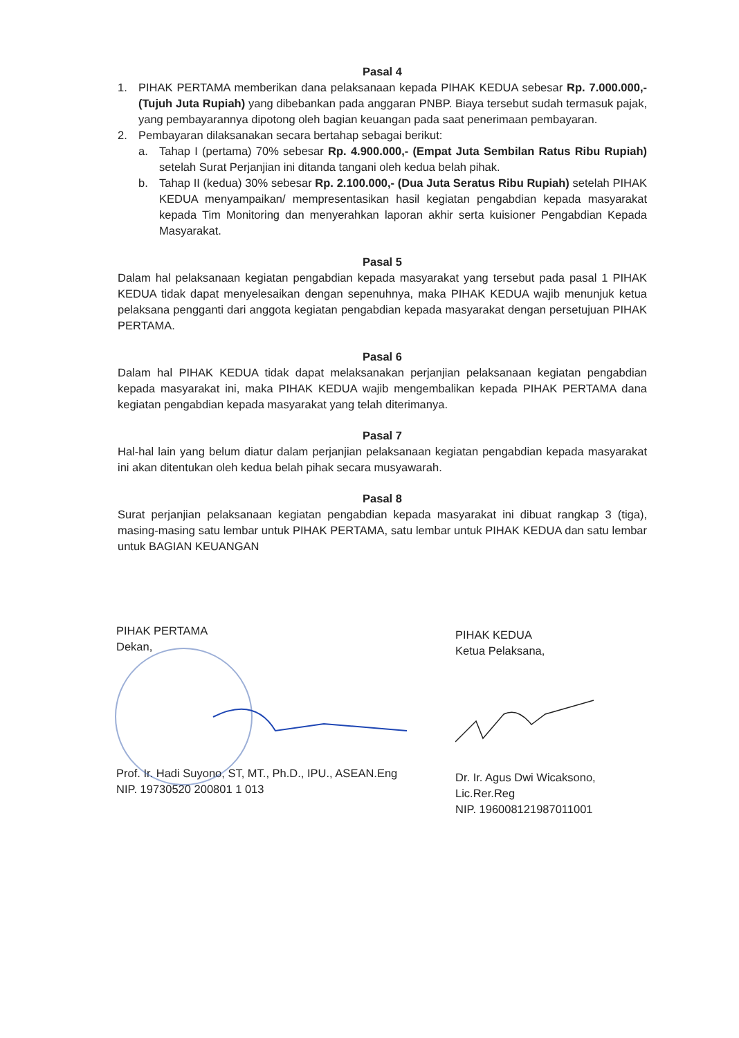Pasal 4
1. PIHAK PERTAMA memberikan dana pelaksanaan kepada PIHAK KEDUA sebesar Rp. 7.000.000,- (Tujuh Juta Rupiah) yang dibebankan pada anggaran PNBP. Biaya tersebut sudah termasuk pajak, yang pembayarannya dipotong oleh bagian keuangan pada saat penerimaan pembayaran.
2. Pembayaran dilaksanakan secara bertahap sebagai berikut:
a. Tahap I (pertama) 70% sebesar Rp. 4.900.000,- (Empat Juta Sembilan Ratus Ribu Rupiah) setelah Surat Perjanjian ini ditanda tangani oleh kedua belah pihak.
b. Tahap II (kedua) 30% sebesar Rp. 2.100.000,- (Dua Juta Seratus Ribu Rupiah) setelah PIHAK KEDUA menyampaikan/ mempresentasikan hasil kegiatan pengabdian kepada masyarakat kepada Tim Monitoring dan menyerahkan laporan akhir serta kuisioner Pengabdian Kepada Masyarakat.
Pasal 5
Dalam hal pelaksanaan kegiatan pengabdian kepada masyarakat yang tersebut pada pasal 1 PIHAK KEDUA tidak dapat menyelesaikan dengan sepenuhnya, maka PIHAK KEDUA wajib menunjuk ketua pelaksana pengganti dari anggota kegiatan pengabdian kepada masyarakat dengan persetujuan PIHAK PERTAMA.
Pasal 6
Dalam hal PIHAK KEDUA tidak dapat melaksanakan perjanjian pelaksanaan kegiatan pengabdian kepada masyarakat ini, maka PIHAK KEDUA wajib mengembalikan kepada PIHAK PERTAMA dana kegiatan pengabdian kepada masyarakat yang telah diterimanya.
Pasal 7
Hal-hal lain yang belum diatur dalam perjanjian pelaksanaan kegiatan pengabdian kepada masyarakat ini akan ditentukan oleh kedua belah pihak secara musyawarah.
Pasal 8
Surat perjanjian pelaksanaan kegiatan pengabdian kepada masyarakat ini dibuat rangkap 3 (tiga), masing-masing satu lembar untuk PIHAK PERTAMA, satu lembar untuk PIHAK KEDUA dan satu lembar untuk BAGIAN KEUANGAN
PIHAK PERTAMA
Dekan,
Prof. Ir. Hadi Suyono, ST, MT., Ph.D., IPU., ASEAN.Eng
NIP. 19730520 200801 1 013
PIHAK KEDUA
Ketua Pelaksana,
Dr. Ir. Agus Dwi Wicaksono, Lic.Rer.Reg
NIP. 196008121987011001